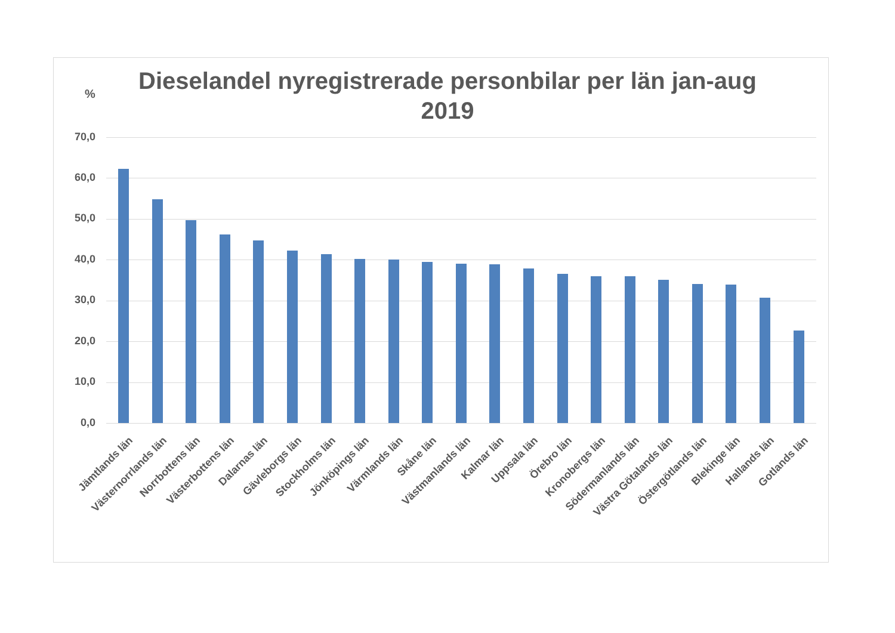Dieselandel nyregistrerade personbilar per län jan-aug 2019
%
70,0
60,0
50,0
40,0
30,0
20,0
10,0
0,0
Jämtlands län Västernorrlands län Norrbottens län Västerbottens län Dalarnas län Gävleborgs län Stockholms län Jönköpings län Värmlands län Skåne län Västmanlands län Kalmar län Uppsala län Örebro län Kronobergs län Södermanlands län Västra Götalands län Östergötlands län Blekinge län Hallands län Gotlands län